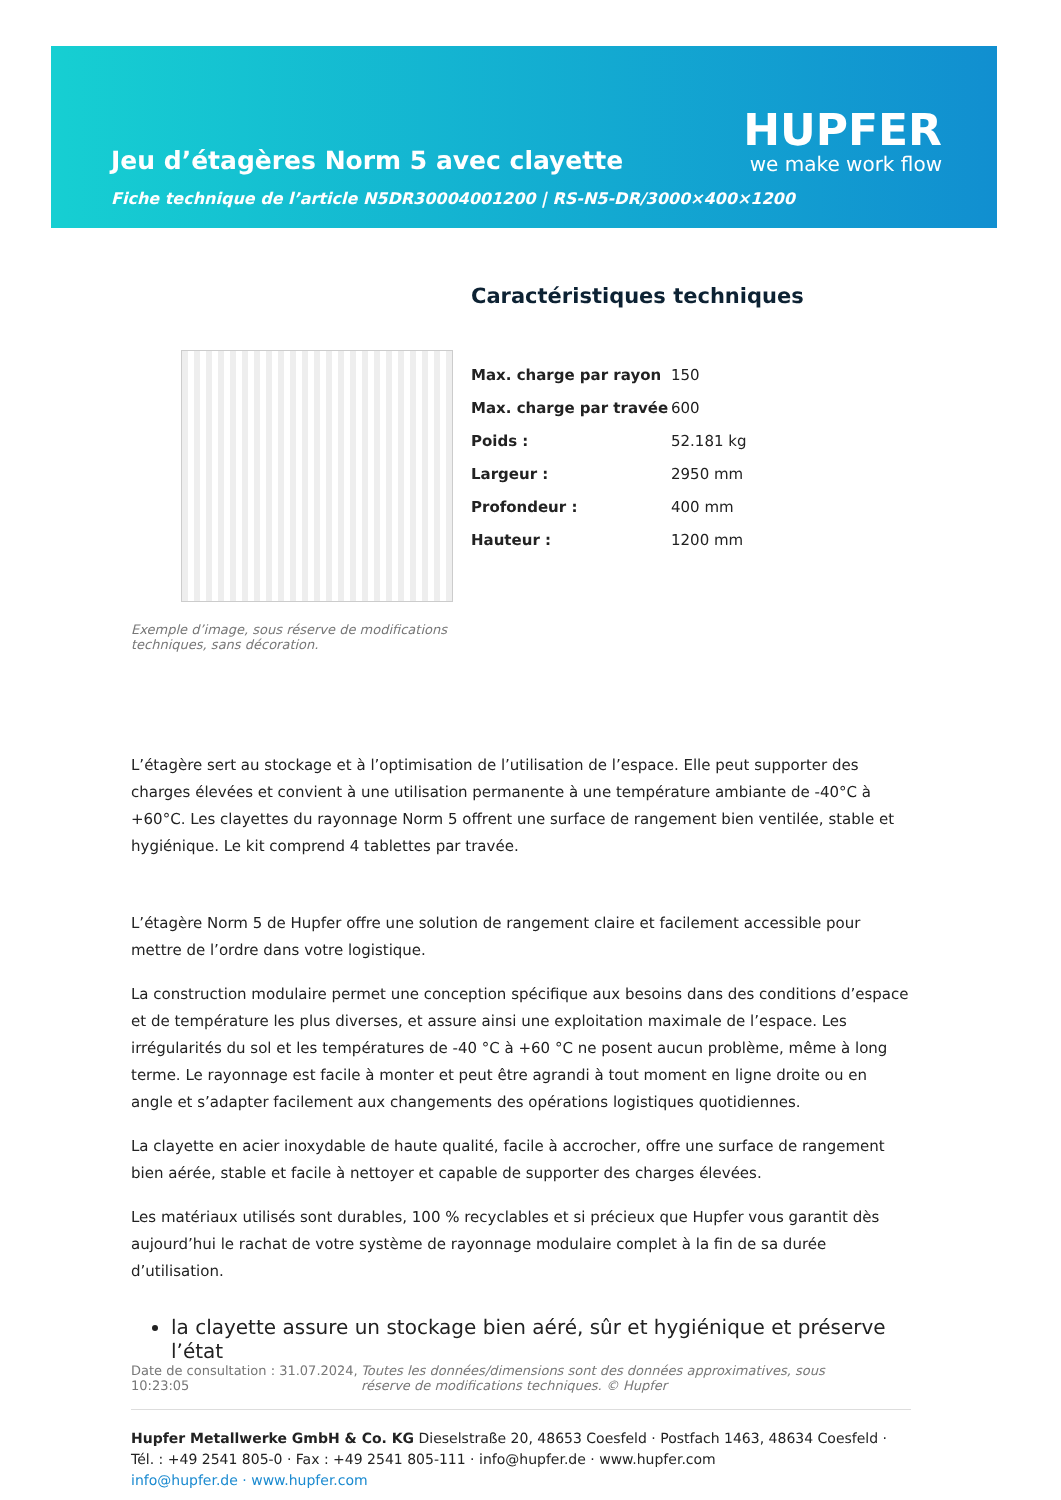Jeu d’étagères Norm 5 avec clayette
Fiche technique de l’article N5DR30004001200 | RS-N5-DR/3000×400×1200
HUPFER
we make work flow
Exemple d’image, sous réserve de modifications techniques, sans décoration.
Caractéristiques techniques
| Max. charge par rayon | 150 |
| Max. charge par travée | 600 |
| Poids : | 52.181 kg |
| Largeur : | 2950 mm |
| Profondeur : | 400 mm |
| Hauteur : | 1200 mm |
L’étagère sert au stockage et à l’optimisation de l’utilisation de l’espace. Elle peut supporter des charges élevées et convient à une utilisation permanente à une température ambiante de -40°C à +60°C. Les clayettes du rayonnage Norm 5 offrent une surface de rangement bien ventilée, stable et hygiénique. Le kit comprend 4 tablettes par travée.
L’étagère Norm 5 de Hupfer offre une solution de rangement claire et facilement accessible pour mettre de l’ordre dans votre logistique.
La construction modulaire permet une conception spécifique aux besoins dans des conditions d’espace et de température les plus diverses, et assure ainsi une exploitation maximale de l’espace. Les irrégularités du sol et les températures de -40 °C à +60 °C ne posent aucun problème, même à long terme. Le rayonnage est facile à monter et peut être agrandi à tout moment en ligne droite ou en angle et s’adapter facilement aux changements des opérations logistiques quotidiennes.
La clayette en acier inoxydable de haute qualité, facile à accrocher, offre une surface de rangement bien aérée, stable et facile à nettoyer et capable de supporter des charges élevées.
Les matériaux utilisés sont durables, 100 % recyclables et si précieux que Hupfer vous garantit dès aujourd’hui le rachat de votre système de rayonnage modulaire complet à la fin de sa durée d’utilisation.
la clayette assure un stockage bien aéré, sûr et hygiénique et préserve l’état
Date de consultation : 31.07.2024, 10:23:05
Toutes les données/dimensions sont des données approximatives, sous réserve de modifications techniques. © Hupfer
Hupfer Metallwerke GmbH & Co. KG Dieselstraße 20, 48653 Coesfeld · Postfach 1463, 48634 Coesfeld · Tél. : +49 2541 805-0 · Fax : +49 2541 805-111 · info@hupfer.de · www.hupfer.com
info@hupfer.de · www.hupfer.com